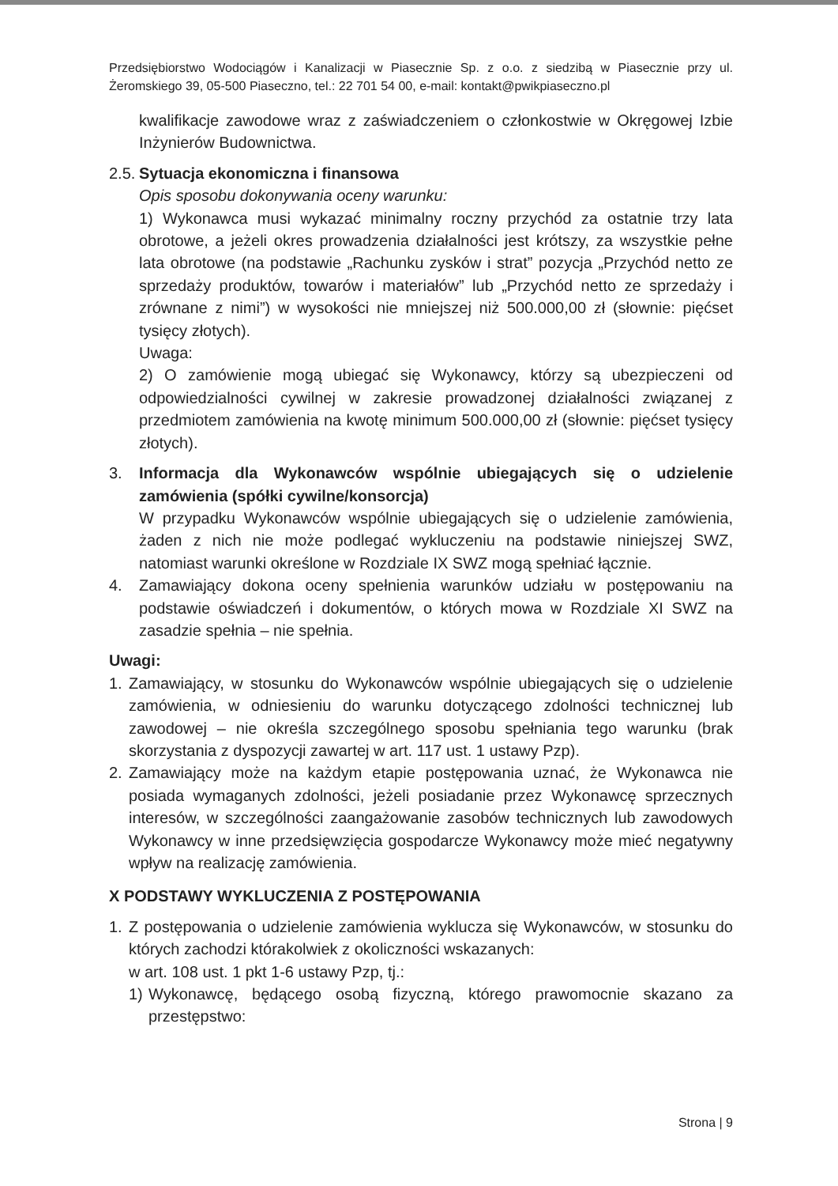Przedsiębiorstwo Wodociągów i Kanalizacji w Piasecznie Sp. z o.o. z siedzibą w Piasecznie przy ul. Żeromskiego 39, 05-500 Piaseczno, tel.: 22 701 54 00, e-mail: kontakt@pwikpiaseczno.pl
kwalifikacje zawodowe wraz z zaświadczeniem o członkostwie w Okręgowej Izbie Inżynierów Budownictwa.
2.5.
Sytuacja ekonomiczna i finansowa
Opis sposobu dokonywania oceny warunku:
1) Wykonawca musi wykazać minimalny roczny przychód za ostatnie trzy lata obrotowe, a jeżeli okres prowadzenia działalności jest krótszy, za wszystkie pełne lata obrotowe (na podstawie „Rachunku zysków i strat” pozycja „Przychód netto ze sprzedaży produktów, towarów i materiałów” lub „Przychód netto ze sprzedaży i zrównane z nimi”) w wysokości nie mniejszej niż 500.000,00 zł (słownie: pięćset tysięcy złotych).
Uwaga:
2) O zamówienie mogą ubiegać się Wykonawcy, którzy są ubezpieczeni od odpowiedzialności cywilnej w zakresie prowadzonej działalności związanej z przedmiotem zamówienia na kwotę minimum 500.000,00 zł (słownie: pięćset tysięcy złotych).
3. Informacja dla Wykonawców wspólnie ubiegających się o udzielenie zamówienia (spółki cywilne/konsorcja)
W przypadku Wykonawców wspólnie ubiegających się o udzielenie zamówienia, żaden z nich nie może podlegać wykluczeniu na podstawie niniejszej SWZ, natomiast warunki określone w Rozdziale IX SWZ mogą spełniać łącznie.
4. Zamawiający dokona oceny spełnienia warunków udziału w postępowaniu na podstawie oświadczeń i dokumentów, o których mowa w Rozdziale XI SWZ na zasadzie spełnia – nie spełnia.
Uwagi:
1. Zamawiający, w stosunku do Wykonawców wspólnie ubiegających się o udzielenie zamówienia, w odniesieniu do warunku dotyczącego zdolności technicznej lub zawodowej – nie określa szczególnego sposobu spełniania tego warunku (brak skorzystania z dyspozycji zawartej w art. 117 ust. 1 ustawy Pzp).
2. Zamawiający może na każdym etapie postępowania uznać, że Wykonawca nie posiada wymaganych zdolności, jeżeli posiadanie przez Wykonawcę sprzecznych interesów, w szczególności zaangażowanie zasobów technicznych lub zawodowych Wykonawcy w inne przedsięwzięcia gospodarcze Wykonawcy może mieć negatywny wpływ na realizację zamówienia.
X PODSTAWY WYKLUCZENIA Z POSTĘPOWANIA
1. Z postępowania o udzielenie zamówienia wyklucza się Wykonawców, w stosunku do których zachodzi którakolwiek z okoliczności wskazanych:
w art. 108 ust. 1 pkt 1-6 ustawy Pzp, tj.:
1) Wykonawcę, będącego osobą fizyczną, którego prawomocnie skazano za przestępstwo:
Strona | 9